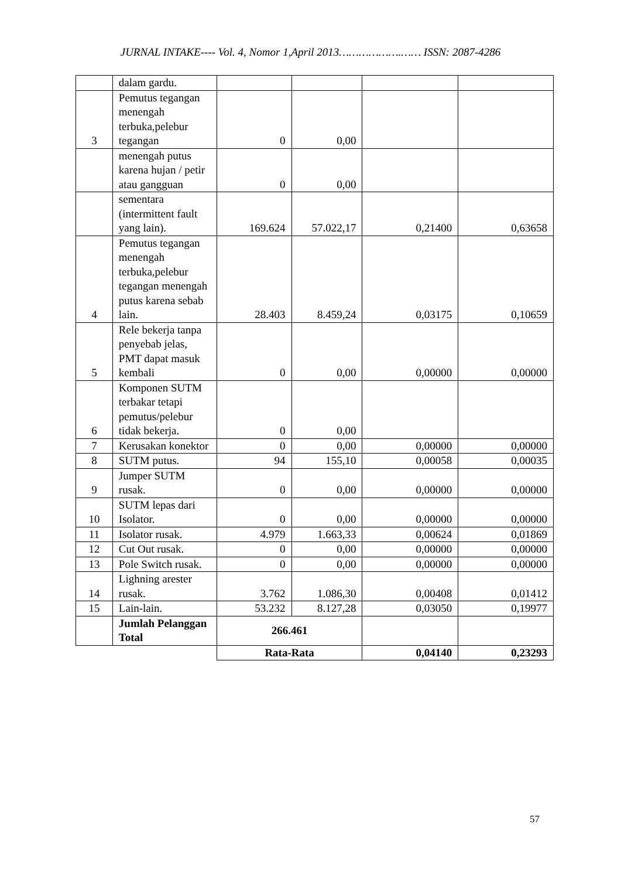JURNAL INTAKE---- Vol. 4, Nomor 1,April 2013……………….…… ISSN: 2087-4286
| | dalam gardu. | | | | |
| 3 | Pemutus tegangan menengah terbuka,pelebur tegangan | 0 | 0,00 | | |
| | menengah putus karena hujan / petir atau gangguan | 0 | 0,00 | | |
| | sementara (intermittent fault yang lain). | 169.624 | 57.022,17 | 0,21400 | 0,63658 |
| 4 | Pemutus tegangan menengah terbuka,pelebur tegangan menengah putus karena sebab lain. | 28.403 | 8.459,24 | 0,03175 | 0,10659 |
| 5 | Rele bekerja tanpa penyebab jelas, PMT dapat masuk kembali | 0 | 0,00 | 0,00000 | 0,00000 |
| 6 | Komponen SUTM terbakar tetapi pemutus/pelebur tidak bekerja. | 0 | 0,00 | | |
| 7 | Kerusakan konektor | 0 | 0,00 | 0,00000 | 0,00000 |
| 8 | SUTM putus. | 94 | 155,10 | 0,00058 | 0,00035 |
| 9 | Jumper SUTM rusak. | 0 | 0,00 | 0,00000 | 0,00000 |
| 10 | SUTM lepas dari Isolator. | 0 | 0,00 | 0,00000 | 0,00000 |
| 11 | Isolator rusak. | 4.979 | 1.663,33 | 0,00624 | 0,01869 |
| 12 | Cut Out rusak. | 0 | 0,00 | 0,00000 | 0,00000 |
| 13 | Pole Switch rusak. | 0 | 0,00 | 0,00000 | 0,00000 |
| 14 | Lighning arester rusak. | 3.762 | 1.086,30 | 0,00408 | 0,01412 |
| 15 | Lain-lain. | 53.232 | 8.127,28 | 0,03050 | 0,19977 |
| | Jumlah Pelanggan Total | 266.461 | | | |
| | | Rata-Rata | | 0,04140 | 0,23293 |
57